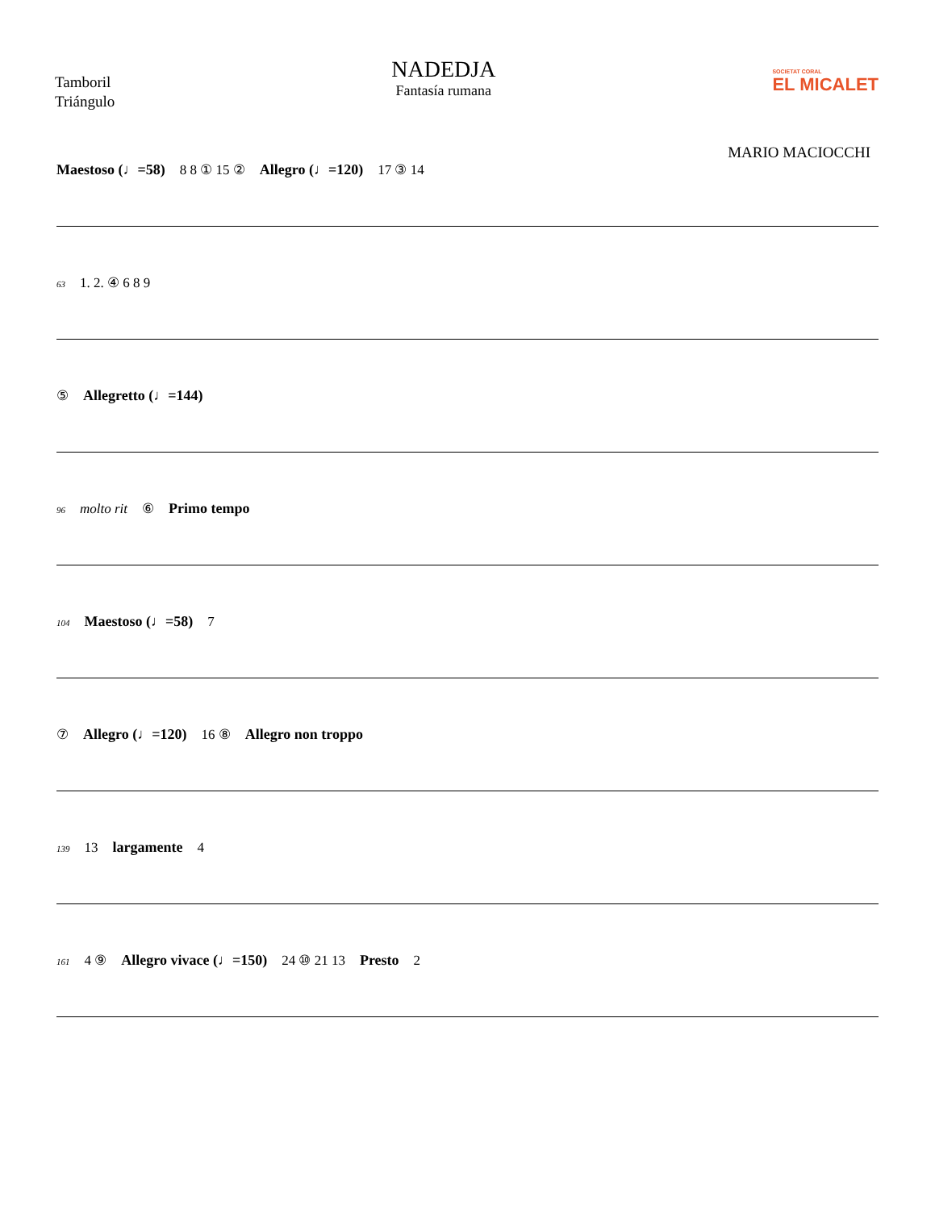Tamboril
Triángulo
NADEDJA
Fantasía rumana
SOCIETAT CORAL
EL MICALET
MARIO MACIOCCHI
Maestoso (♩=58) 8 8 ① 15 ② Allegro (♩=120) 17 ③ 14
63 1. 2. ④ 6 8 9
⑤ Allegretto (♩=144)
96 molto rit ⑥ Primo tempo
104 Maestoso (♩=58) 7
⑦ Allegro (♩=120) 16 ⑧ Allegro non troppo
139 13 largamente 4
161 4 ⑨ Allegro vivace (♩=150) 24 ⑩ 21 13 Presto 2